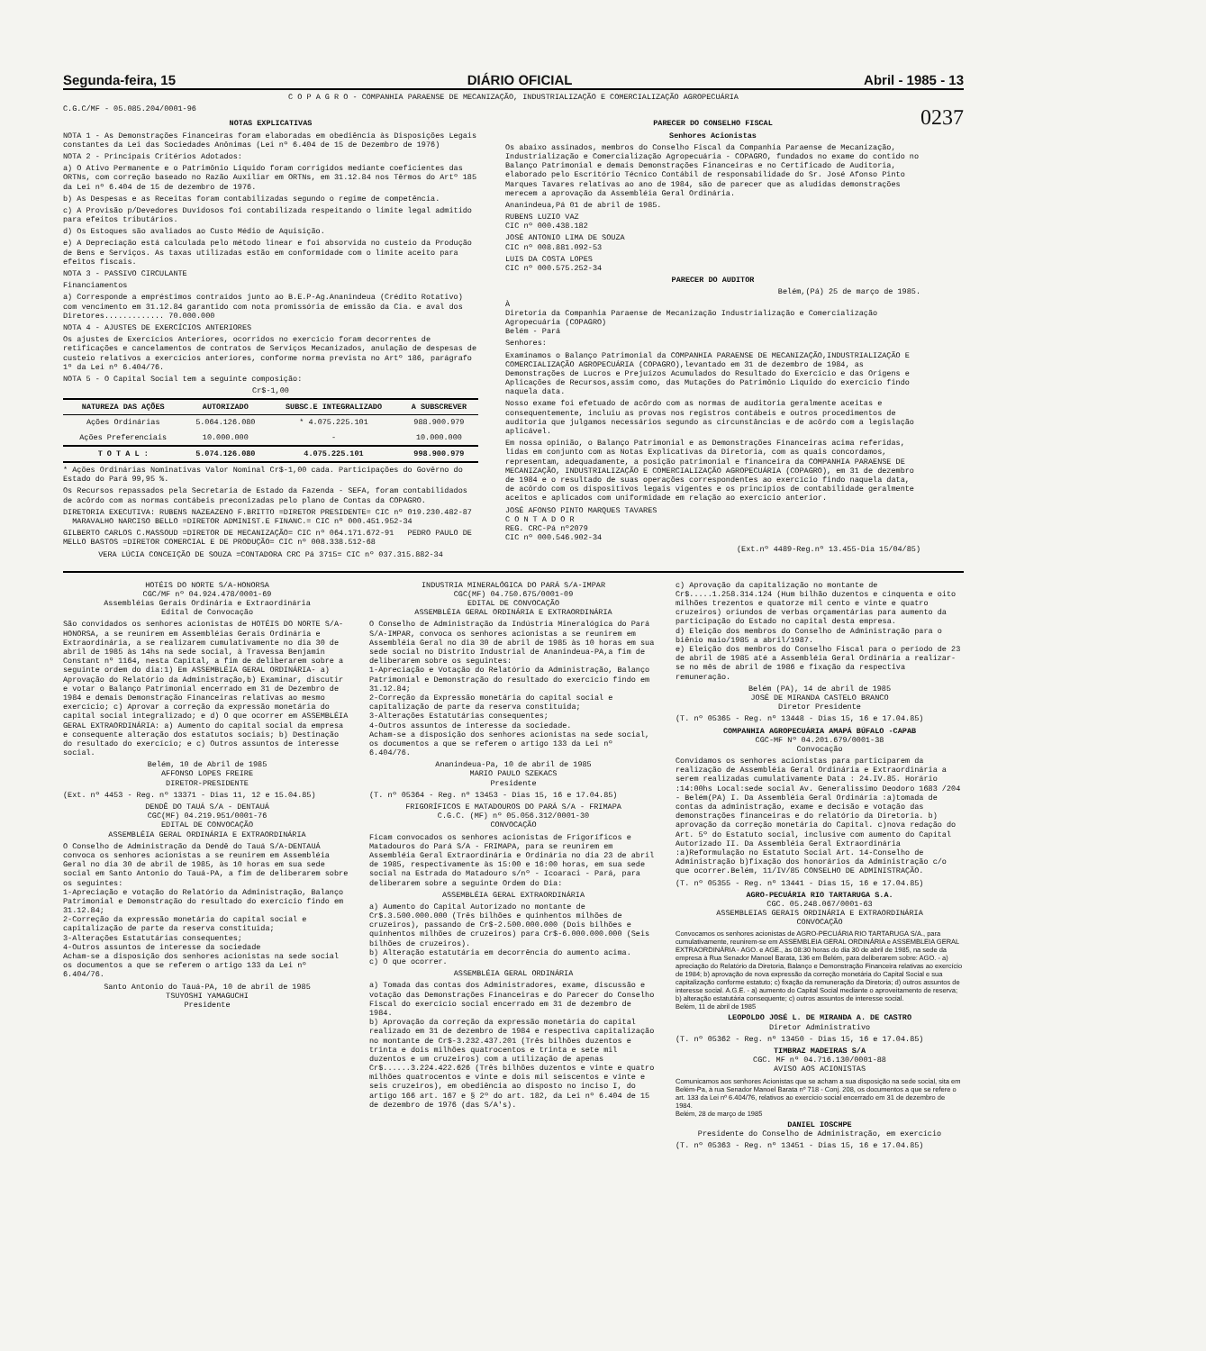Segunda-feira, 15 DIÁRIO OFICIAL Abril - 1985 - 13
C O P A G R O - COMPANHIA PARAENSE DE MECANIZAÇÃO, INDUSTRIALIZAÇÃO E COMERCIALIZAÇÃO AGROPECUÁRIA
C.G.C/MF - 05.085.204/0001-96 0237
NOTAS EXPLICATIVAS
NOTA 1 - As Demonstrações Financeiras foram elaboradas em obediência às Disposições Legais constantes da Lei das Sociedades Anônimas (Lei nº 6.404 de 15 de Dezembro de 1976)
NOTA 2 - Principais Critérios Adotados:
a) O Ativo Permanente e o Patrimônio Liquido foram corrigidos mediante coeficientes das ORTNs, com correção baseado no Razão Auxiliar em ORTNs, em 31.12.84 nos Têrmos do Artº 185 da Lei nº 6.404 de 15 de dezembro de 1976.
b) As Despesas e as Receitas foram contabilizadas segundo o regime de competência.
c) A Provisão p/Devedores Duvidosos foi contabilizada respeitando o limite legal admitido para efeitos tributários.
d) Os Estoques são avaliados ao Custo Médio de Aquisição.
e) A Depreciação está calculada pelo método linear e foi absorvida no custeio da Produção de Bens e Serviços. As taxas utilizadas estão em conformidade com o limite aceito para efeitos fiscais.
NOTA 3 - PASSIVO CIRCULANTE
Financiamentos
a) Corresponde a empréstimos contraídos junto ao B.E.P-Ag.Ananindeua (Crédito Rotativo) com vencimento em 31.12.84 garantido com nota promissória de emissão da Cia. e aval dos Diretores............. 70.000.000
NOTA 4 - AJUSTES DE EXERCÍCIOS ANTERIORES
Os ajustes de Exercícios Anteriores, ocorridos no exercício foram decorrentes de retificações e cancelamentos de contratos de Serviços Mecanizados, anulação de despesas de custeio relativos a exercícios anteriores, conforme norma prevista no Artº 186, parágrafo 1º da Lei nº 6.404/76.
NOTA 5 - O Capital Social tem a seguinte composição:
Cr$-1,00
| NATUREZA DAS AÇÕES | AUTORIZADO | SUBSC.E INTEGRALIZADO | A SUBSCREVER |
| --- | --- | --- | --- |
| Ações Ordinárias | 5.064.126.080 | * 4.075.225.101 | 988.900.979 |
| Ações Preferenciais | 10.000.000 | - | 10.000.000 |
| T O T A L : | 5.074.126.080 | 4.075.225.101 | 998.900.979 |
* Ações Ordinárias Nominativas Valor Nominal Cr$-1,00 cada. Participações do Govêrno do Estado do Pará 99,95 %.
Os Recursos repassados pela Secretaria de Estado da Fazenda - SEFA, foram contabilidados de acôrdo com as normas contábeis preconizadas pelo plano de Contas da COPAGRO.
DIRETORIA EXECUTIVA: RUBENS NAZEAZENO F.BRITTO =DIRETOR PRESIDENTE= CIC nº 019.230.482-87 MARAVALHO NARCISO BELLO =DIRETOR ADMINIST.E FINANC.= CIC nº 000.451.952-34
GILBERTO CARLOS C.MASSOUD =DIRETOR DE MECANIZAÇÃO= CIC nº 064.171.672-91 PEDRO PAULO DE MELLO BASTOS =DIRETOR COMERCIAL E DE PRODUÇÃO= CIC nº 008.338.512-68
VERA LÚCIA CONCEIÇÃO DE SOUZA =CONTADORA CRC Pá 3715= CIC nº 037.315.882-34
PARECER DO CONSELHO FISCAL
Senhores Acionistas
Os abaixo assinados, membros do Conselho Fiscal da Companhia Paraense de Mecanização, Industrialização e Comercialização Agropecuária - COPAGRO, fundados no exame do contido no Balanço Patrimonial e demais Demonstrações Financeiras e no Certificado de Auditoria, elaborado pelo Escritório Técnico Contábil de responsabilidade do Sr. José Afonso Pinto Marques Tavares relativas ao ano de 1984, são de parecer que as aludidas demonstrações merecem a aprovação da Assembléia Geral Ordinária.
Ananindeua,Pá 01 de abril de 1985.
RUBENS LUZIO VAZ
CIC nº 000.438.182
JOSÉ ANTONIO LIMA DE SOUZA
CIC nº 008.881.092-53
LUIS DA COSTA LOPES
CIC nº 000.575.252-34
PARECER DO AUDITOR
Belém,(Pá) 25 de março de 1985.
À
Diretoria da Companhia Paraense de Mecanização Industrialização e Comercialização Agropecuária (COPAGRO)
Belém - Pará
Senhores:
Examinamos o Balanço Patrimonial da COMPANHIA PARAENSE DE MECANIZAÇÃO,INDUSTRIALIZAÇÃO E COMERCIALIZAÇÃO AGROPECUÁRIA (COPAGRO),levantado em 31 de dezembro de 1984, as Demonstrações de Lucros e Prejuízos Acumulados do Resultado do Exercício e das Origens e Aplicações de Recursos,assim como, das Mutações do Patrimônio Liquido do exercício findo naquela data.
Nosso exame foi efetuado de acôrdo com as normas de auditoria geralmente aceitas e consequentemente, incluiu as provas nos registros contábeis e outros procedimentos de auditoria que julgamos necessários segundo as circunstâncias e de acôrdo com a legislação aplicável.
Em nossa opinião, o Balanço Patrimonial e as Demonstrações Financeiras acima referidas, lidas em conjunto com as Notas Explicativas da Diretoria, com as quais concordamos, representam, adequadamente, a posição patrimonial e financeira da COMPANHIA PARAENSE DE MECANIZAÇÃO, INDUSTRIALIZAÇÃO E COMERCIALIZAÇÃO AGROPECUÁRIA (COPAGRO), em 31 de dezembro de 1984 e o resultado de suas operações correspondentes ao exercício findo naquela data, de acôrdo com os dispositivos legais vigentes e os princípios de contabilidade geralmente aceitos e aplicados com uniformidade em relação ao exercício anterior.
JOSÉ AFONSO PINTO MARQUES TAVARES
C O N T A D O R
REG. CRC-Pá nº2079
CIC nº 000.546.902-34
(Ext.nº 4489-Reg.nº 13.455-Dia 15/04/85)
HOTÉIS DO NORTE S/A-HONORSA
CGC/MF nº 04.924.478/0001-69
Assembléias Gerais Ordinária e Extraordinária
Edital de Convocação
São convidados os senhores acionistas de HOTÉIS DO NORTE S/A-HONORSA, a se reunirem em Assembléias Gerais Ordinária e Extraordinária, a se realizarem cumulativamente no dia 30 de abril de 1985 às 14hs na sede social, à Travessa Benjamin Constant nº 1164, nesta Capital, a fim de deliberarem sobre a seguinte ordem do dia:1) Em ASSEMBLÉIA GERAL ORDINÁRIA- a) Aprovação do Relatório da Administração,b) Examinar, discutir e votar o Balanço Patrimonial encerrado em 31 de Dezembro de 1984 e demais Demonstração Financeiras relativas ao mesmo exercício; c) Aprovar a correção da expressão monetária do capital social integralizado; e d) O que ocorrer em ASSEMBLÉIA GERAL EXTRAORDINÁRIA: a) Aumento do capital social da empresa e consequente alteração dos estatutos sociais; b) Destinação do resultado do exercício; e c) Outros assuntos de interesse social.
Belém, 10 de Abril de 1985
AFFONSO LOPES FREIRE
DIRETOR-PRESIDENTE
(Ext. nº 4453 - Reg. nº 13371 - Dias 11, 12 e 15.04.85)
DENDÊ DO TAUÁ S/A - DENTAUÁ
CGC(MF) 04.219.951/0001-76
EDITAL DE CONVOCAÇÃO
ASSEMBLÉIA GERAL ORDINÁRIA E EXTRAORDINÁRIA
O Conselho de Administração da Dendê do Tauá S/A-DENTAUÁ convoca os senhores acionistas a se reunirem em Assembléia Geral no dia 30 de abril de 1985, às 10 horas em sua sede social em Santo Antonio do Tauá-PA, a fim de deliberarem sobre os seguintes:
1-Apreciação e votação do Relatório da Administração, Balanço Patrimonial e Demonstração do resultado do exercício findo em 31.12.84;
2-Correção da expressão monetária do capital social e capitalização de parte da reserva constituida;
3-Alterações Estatutárias consequentes;
4-Outros assuntos de interesse da sociedade
Acham-se a disposição dos senhores acionistas na sede social os documentos a que se referem o artigo 133 da Lei nº 6.404/76.
Santo Antonio do Tauá-PA, 10 de abril de 1985
TSUYOSHI YAMAGUCHI
Presidente
INDUSTRIA MINERALÓGICA DO PARÁ S/A-IMPAR
CGC(MF) 04.750.675/0001-09
EDITAL DE CONVOCAÇÃO
ASSEMBLÉIA GERAL ORDINÁRIA E EXTRAORDINÁRIA
O Conselho de Administração da Indústria Mineralógica do Pará S/A-IMPAR, convoca os senhores acionistas a se reunirem em Assembléia Geral no dia 30 de abril de 1985 às 10 horas em sua sede social no Distrito Industrial de Ananindeua-PA,a fim de deliberarem sobre os seguintes:
1-Apreciação e Votação do Relatório da Administração, Balanço Patrimonial e Demonstração do resultado do exercício findo em 31.12.84;
2-Correção da Expressão monetária do capital social e capitalização de parte da reserva constituida;
3-Alterações Estatutárias consequentes;
4-Outros assuntos de interesse da sociedade.
Acham-se a disposição dos senhores acionistas na sede social, os documentos a que se referem o artigo 133 da Lei nº 6.404/76.
Ananindeua-Pa, 10 de abril de 1985
MARIO PAULO SZEKACS
Presidente
(T. nº 05364 - Reg. nº 13453 - Dias 15, 16 e 17.04.85)
FRIGORÍFICOS E MATADOUROS DO PARÁ S/A - FRIMAPA
C.G.C. (MF) nº 05.056.312/0001-30
CONVOCAÇÃO
Ficam convocados os senhores acionistas de Frigoríficos e Matadouros do Pará S/A - FRIMAPA, para se reunirem em Assembléia Geral Extraordinária e Ordinária no dia 23 de abril de 1985, respectivamente às 15:00 e 16:00 horas, em sua sede social na Estrada do Matadouro s/nº - Icoaraci - Pará, para deliberarem sobre a seguinte Ordem do Dia:
ASSEMBLÉIA GERAL EXTRAORDINÁRIA
a) Aumento do Capital Autorizado no montante de Cr$.3.500.000.000 (Três bilhões e quinhentos milhões de cruzeiros), passando de Cr$-2.500.000.000 (Dois bilhões e quinhentos milhões de cruzeiros) para Cr$-6.000.000.000 (Seis bilhões de cruzeiros).
b) Alteração estatutária em decorrência do aumento acima.
c) O que ocorrer.
ASSEMBLÉIA GERAL ORDINÁRIA
a) Tomada das contas dos Administradores, exame, discussão e votação das Demonstrações Financeiras e do Parecer do Conselho Fiscal do exercício social encerrado em 31 de dezembro de 1984.
b) Aprovação da correção da expressão monetária do capital realizado em 31 de dezembro de 1984 e respectiva capitalização no montante de Cr$-3.232.437.201 (Três bilhões duzentos e trinta e dois milhões quatrocentos e trinta e sete mil duzentos e um cruzeiros) com a utilização de apenas Cr$......3.224.422.626 (Três bilhões duzentos e vinte e quatro milhões quatrocentos e vinte e dois mil seiscentos e vinte e seis cruzeiros), em obediência ao disposto no inciso I, do artigo 166 art. 167 e § 2º do art. 182, da Lei nº 6.404 de 15 de dezembro de 1976 (das S/A's).
c) Aprovação da capitalização no montante de Cr$.....1.258.314.124 (Hum bilhão duzentos e cinquenta e oito milhões trezentos e quatorze mil cento e vinte e quatro cruzeiros) oriundos de verbas orçamentárias para aumento da participação do Estado no capital desta empresa.
d) Eleição dos membros do Conselho de Administração para o biênio maio/1985 a abril/1987.
e) Eleição dos membros do Conselho Fiscal para o período de 23 de abril de 1985 até a Assembléia Geral Ordinária a realizar-se no mês de abril de 1986 e fixação da respectiva remuneração.
Belém (PA), 14 de abril de 1985
JOSÉ DE MIRANDA CASTELO BRANCO
Diretor Presidente
(T. nº 05365 - Reg. nº 13448 - Dias 15, 16 e 17.04.85)
COMPANHIA AGROPECUÁRIA AMAPÁ BÚFALO -CAPAB
CGC-MF Nº 04.201.679/0001-38
Convocação
Convidamos os senhores acionistas para participarem da realização de Assembléia Geral Ordinária e Extraordinária a serem realizadas cumulativamente Data : 24.IV.85. Horário :14:00hs Local:sede social Av. Generalissimo Deodoro 1683 /204 - Belém(PA) I. Da Assembléia Geral Ordinária :a)tomada de contas da administração, exame e decisão e votação das demonstrações financeiras e do relatório da Diretoria. b) aprovação da correção monetária do Capital. c)nova redação do Art. 5º do Estatuto social, inclusive com aumento do Capital Autorizado II. Da Assembléia Geral Extraordinária :a)Reformulação no Estatuto Social Art. 14-Conselho de Administração b)fixação dos honorários da Administração c/o que ocorrer.Belém, 11/IV/85 CONSELHO DE ADMINISTRAÇÃO.
(T. nº 05355 - Reg. nº 13441 - Dias 15, 16 e 17.04.85)
AGRO-PECUÁRIA RIO TARTARUGA S.A.
CGC. 05.248.067/0001-63
ASSEMBLEIAS GERAIS ORDINÁRIA E EXTRAORDINÁRIA
CONVOCAÇÃO
Convocamos os senhores acionistas de AGRO-PECUÁRIA RIO TARTARUGA S/A., para cumulativamente, reunirem-se em ASSEMBLEIA GERAL ORDINÁRIA e ASSEMBLEIA GERAL EXTRAORDINÁRIA - AGO. e AGE., às 08:30 horas do dia 30 de abril de 1985, na sede da empresa à Rua Senador Manoel Barata, 136 em Belém, para deliberarem sobre: AGO. - a) apreciação do Relatório da Diretoria, Balanço e Demonstração Financeira relativas ao exercício de 1984; b) aprovação de nova expressão da correção monetária do Capital Social e sua capitalização conforme estatuto; c) fixação da remuneração da Diretoria; d) outros assuntos de interesse social. A.G.E. - a) aumento do Capital Social mediante o aproveitamento de reserva; b) alteração estatutária consequente; c) outros assuntos de interesse social.
Belém, 11 de abril de 1985
LEOPOLDO JOSÉ L. DE MIRANDA A. DE CASTRO
Diretor Administrativo
(T. nº 05362 - Reg. nº 13450 - Dias 15, 16 e 17.04.85)
TIMBRAZ MADEIRAS S/A
CGC. MF nº 04.716.130/0001-88
AVISO AOS ACIONISTAS
Comunicamos aos senhores Acionistas que se acham a sua disposição na sede social, sita em Belém-Pa, à rua Senador Manoel Barata nº 718 - Conj. 208, os documentos a que se refere o art. 133 da Lei nº 6.404/76, relativos ao exercício social encerrado em 31 de dezembro de 1984.
Belém, 28 de março de 1985
DANIEL IOSCHPE
Presidente do Conselho de Administração, em exercício
(T. nº 05363 - Reg. nº 13451 - Dias 15, 16 e 17.04.85)